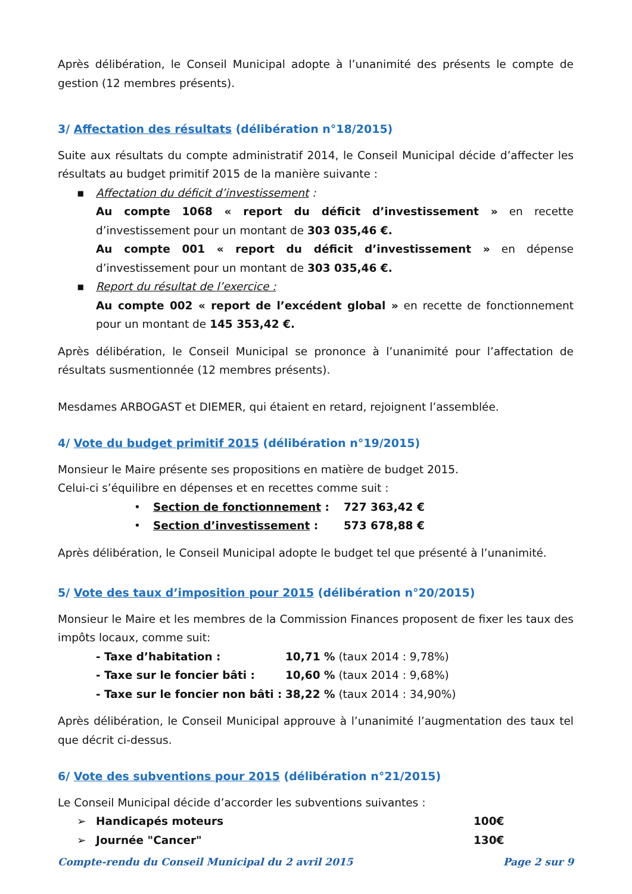Après délibération, le Conseil Municipal adopte à l’unanimité des présents le compte de gestion (12 membres présents).
3/ Affectation des résultats (délibération n°18/2015)
Suite aux résultats du compte administratif 2014, le Conseil Municipal décide d’affecter les résultats au budget primitif 2015 de la manière suivante :
▪ Affectation du déficit d’investissement :
Au compte 1068 « report du déficit d’investissement » en recette d’investissement pour un montant de 303 035,46 €.
Au compte 001 « report du déficit d’investissement » en dépense d’investissement pour un montant de 303 035,46 €.
▪ Report du résultat de l’exercice :
Au compte 002 « report de l’excédent global » en recette de fonctionnement pour un montant de 145 353,42 €.
Après délibération, le Conseil Municipal se prononce à l’unanimité pour l’affectation de résultats susmentionnée (12 membres présents).
Mesdames ARBOGAST et DIEMER, qui étaient en retard, rejoignent l’assemblée.
4/ Vote du budget primitif 2015 (délibération n°19/2015)
Monsieur le Maire présente ses propositions en matière de budget 2015.
Celui-ci s’équilibre en dépenses et en recettes comme suit :
• Section de fonctionnement : 727 363,42 €
• Section d’investissement : 573 678,88 €
Après délibération, le Conseil Municipal adopte le budget tel que présenté à l’unanimité.
5/ Vote des taux d’imposition pour 2015 (délibération n°20/2015)
Monsieur le Maire et les membres de la Commission Finances proposent de fixer les taux des impôts locaux, comme suit:
- Taxe d’habitation : 10,71 % (taux 2014 : 9,78%)
- Taxe sur le foncier bâti : 10,60 % (taux 2014 : 9,68%)
- Taxe sur le foncier non bâti : 38,22 % (taux 2014 : 34,90%)
Après délibération, le Conseil Municipal approuve à l’unanimité l’augmentation des taux tel que décrit ci-dessus.
6/ Vote des subventions pour 2015 (délibération n°21/2015)
Le Conseil Municipal décide d’accorder les subventions suivantes :
➢ Handicapés moteurs 100€
➢ Journée "Cancer" 130€
Compte-rendu du Conseil Municipal du 2 avril 2015 Page 2 sur 9